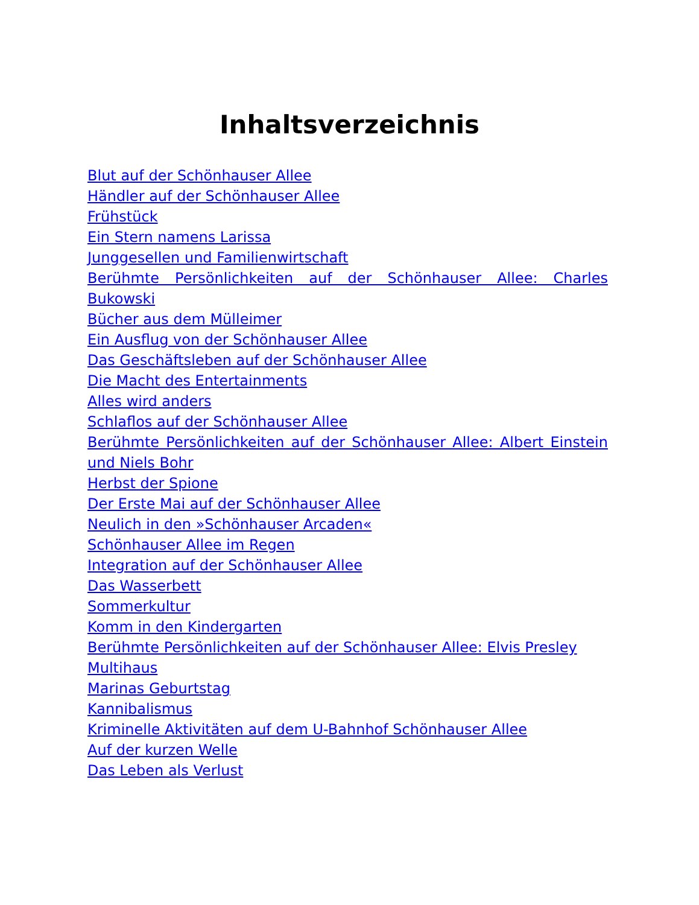Inhaltsverzeichnis
Blut auf der Schönhauser Allee
Händler auf der Schönhauser Allee
Frühstück
Ein Stern namens Larissa
Junggesellen und Familienwirtschaft
Berühmte Persönlichkeiten auf der Schönhauser Allee: Charles Bukowski
Bücher aus dem Mülleimer
Ein Ausflug von der Schönhauser Allee
Das Geschäftsleben auf der Schönhauser Allee
Die Macht des Entertainments
Alles wird anders
Schlaflos auf der Schönhauser Allee
Berühmte Persönlichkeiten auf der Schönhauser Allee: Albert Einstein und Niels Bohr
Herbst der Spione
Der Erste Mai auf der Schönhauser Allee
Neulich in den »Schönhauser Arcaden«
Schönhauser Allee im Regen
Integration auf der Schönhauser Allee
Das Wasserbett
Sommerkultur
Komm in den Kindergarten
Berühmte Persönlichkeiten auf der Schönhauser Allee: Elvis Presley
Multihaus
Marinas Geburtstag
Kannibalismus
Kriminelle Aktivitäten auf dem U-Bahnhof Schönhauser Allee
Auf der kurzen Welle
Das Leben als Verlust